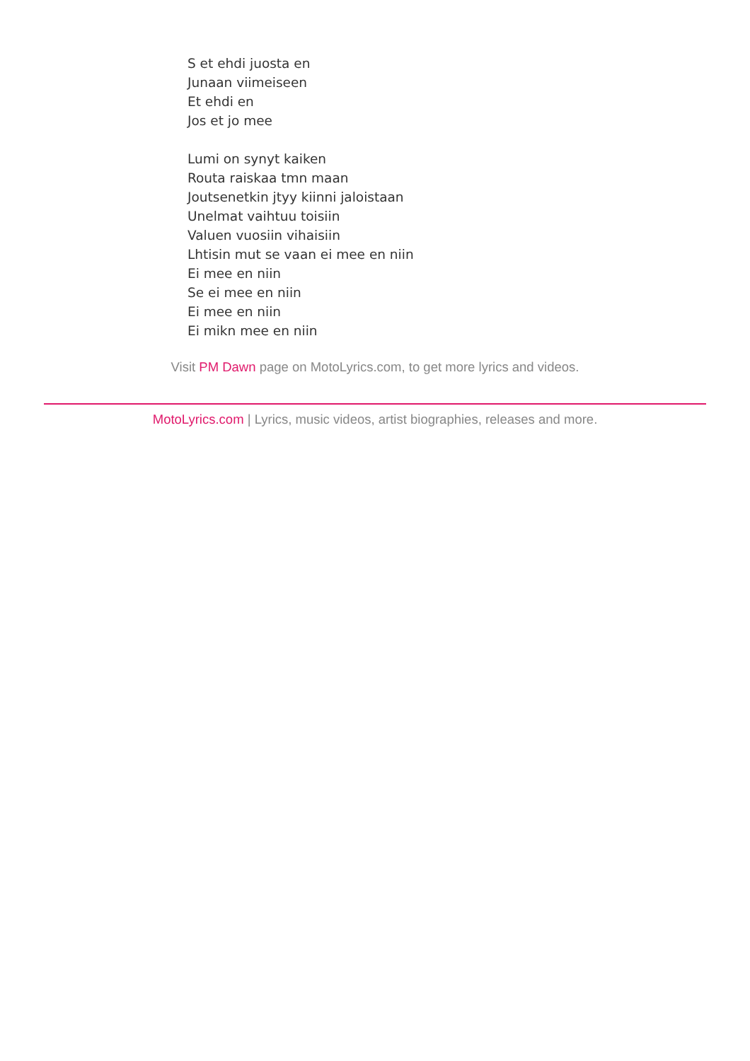S et ehdi juosta en
Junaan viimeiseen
Et ehdi en
Jos et jo mee
Lumi on synyt kaiken
Routa raiskaa tmn maan
Joutsenetkin jtyy kiinni jaloistaan
Unelmat vaihtuu toisiin
Valuen vuosiin vihaisiin
Lhtisin mut se vaan ei mee en niin
Ei mee en niin
Se ei mee en niin
Ei mee en niin
Ei mikn mee en niin
Visit PM Dawn page on MotoLyrics.com, to get more lyrics and videos.
MotoLyrics.com | Lyrics, music videos, artist biographies, releases and more.